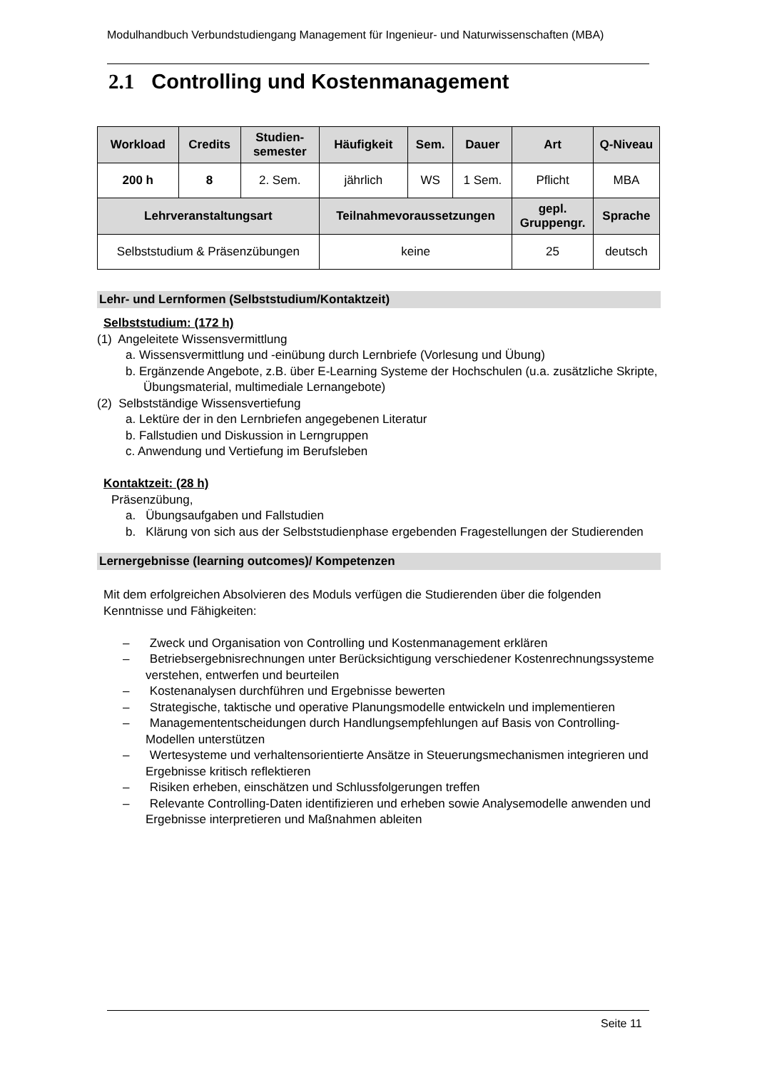Modulhandbuch Verbundstudiengang Management für Ingenieur- und Naturwissenschaften (MBA)
2.1 Controlling und Kostenmanagement
| Workload | Credits | Studien- semester | Häufigkeit | Sem. | Dauer | Art | Q-Niveau |
| --- | --- | --- | --- | --- | --- | --- | --- |
| 200 h | 8 | 2. Sem. | jährlich | WS | 1 Sem. | Pflicht | MBA |
| Lehrveranstaltungsart | | | Teilnahmevoraussetzungen | | | gepl. Gruppengr. | Sprache |
| Selbststudium & Präsenzübungen | | | keine | | | 25 | deutsch |
Lehr- und Lernformen (Selbststudium/Kontaktzeit)
Selbststudium: (172 h)
(1) Angeleitete Wissensvermittlung
a. Wissensvermittlung und -einübung durch Lernbriefe (Vorlesung und Übung)
b. Ergänzende Angebote, z.B. über E-Learning Systeme der Hochschulen (u.a. zusätzliche Skripte, Übungsmaterial, multimediale Lernangebote)
(2) Selbstständige Wissensvertiefung
a. Lektüre der in den Lernbriefen angegebenen Literatur
b. Fallstudien und Diskussion in Lerngruppen
c. Anwendung und Vertiefung im Berufsleben
Kontaktzeit: (28 h)
Präsenzübung,
a. Übungsaufgaben und Fallstudien
b. Klärung von sich aus der Selbststudienphase ergebenden Fragestellungen der Studierenden
Lernergebnisse (learning outcomes)/ Kompetenzen
Mit dem erfolgreichen Absolvieren des Moduls verfügen die Studierenden über die folgenden Kenntnisse und Fähigkeiten:
– Zweck und Organisation von Controlling und Kostenmanagement erklären
– Betriebsergebnisrechnungen unter Berücksichtigung verschiedener Kostenrechnungssysteme verstehen, entwerfen und beurteilen
– Kostenanalysen durchführen und Ergebnisse bewerten
– Strategische, taktische und operative Planungsmodelle entwickeln und implementieren
– Managemententscheidungen durch Handlungsempfehlungen auf Basis von Controlling-Modellen unterstützen
– Wertesysteme und verhaltensorientierte Ansätze in Steuerungsmechanismen integrieren und Ergebnisse kritisch reflektieren
– Risiken erheben, einschätzen und Schlussfolgerungen treffen
– Relevante Controlling-Daten identifizieren und erheben sowie Analysemodelle anwenden und Ergebnisse interpretieren und Maßnahmen ableiten
Seite 11